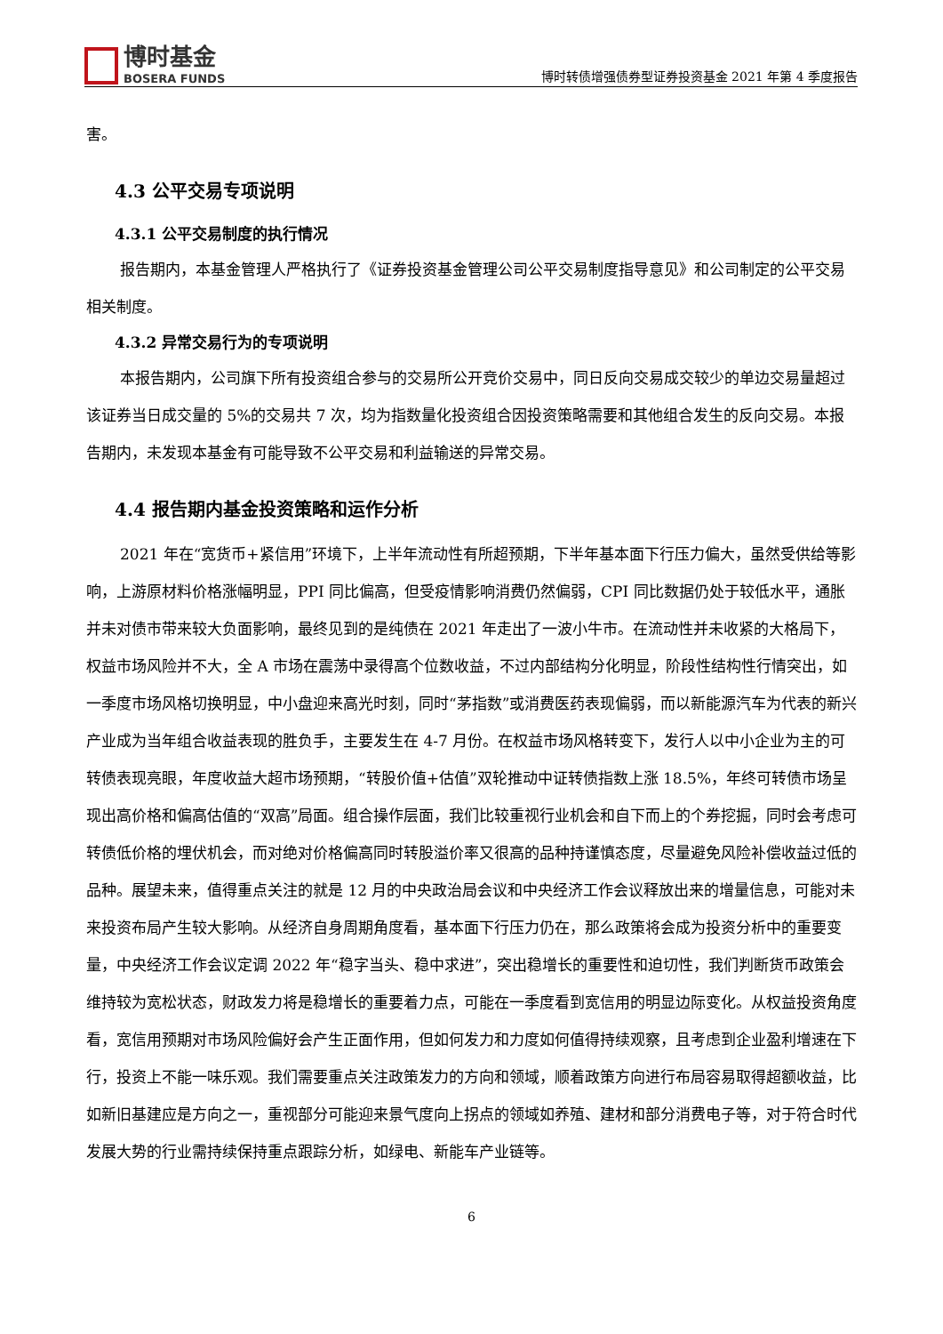博时基金
BOSERA FUNDS
博时转债增强债券型证券投资基金 2021 年第 4 季度报告
害。
4.3 公平交易专项说明
4.3.1 公平交易制度的执行情况
报告期内，本基金管理人严格执行了《证券投资基金管理公司公平交易制度指导意见》和公司制定的公平交易相关制度。
4.3.2 异常交易行为的专项说明
本报告期内，公司旗下所有投资组合参与的交易所公开竞价交易中，同日反向交易成交较少的单边交易量超过该证券当日成交量的 5%的交易共 7 次，均为指数量化投资组合因投资策略需要和其他组合发生的反向交易。本报告期内，未发现本基金有可能导致不公平交易和利益输送的异常交易。
4.4 报告期内基金投资策略和运作分析
2021 年在“宽货币+紧信用”环境下，上半年流动性有所超预期，下半年基本面下行压力偏大，虽然受供给等影响，上游原材料价格涨幅明显，PPI 同比偏高，但受疫情影响消费仍然偏弱，CPI 同比数据仍处于较低水平，通胀并未对债市带来较大负面影响，最终见到的是纯债在 2021 年走出了一波小牛市。在流动性并未收紧的大格局下，权益市场风险并不大，全 A 市场在震荡中录得高个位数收益，不过内部结构分化明显，阶段性结构性行情突出，如一季度市场风格切换明显，中小盘迎来高光时刻，同时“茅指数”或消费医药表现偏弱，而以新能源汽车为代表的新兴产业成为当年组合收益表现的胜负手，主要发生在 4-7 月份。在权益市场风格转变下，发行人以中小企业为主的可转债表现亮眼，年度收益大超市场预期，“转股价值+估值”双轮推动中证转债指数上涨 18.5%，年终可转债市场呈现出高价格和偏高估值的“双高”局面。组合操作层面，我们比较重视行业机会和自下而上的个券挖掘，同时会考虑可转债低价格的埋伏机会，而对绝对价格偏高同时转股溢价率又很高的品种持谨慎态度，尽量避免风险补偿收益过低的品种。展望未来，值得重点关注的就是 12 月的中央政治局会议和中央经济工作会议释放出来的增量信息，可能对未来投资布局产生较大影响。从经济自身周期角度看，基本面下行压力仍在，那么政策将会成为投资分析中的重要变量，中央经济工作会议定调 2022 年“稳字当头、稳中求进”，突出稳增长的重要性和迫切性，我们判断货币政策会维持较为宽松状态，财政发力将是稳增长的重要着力点，可能在一季度看到宽信用的明显边际变化。从权益投资角度看，宽信用预期对市场风险偏好会产生正面作用，但如何发力和力度如何值得持续观察，且考虑到企业盈利增速在下行，投资上不能一味乐观。我们需要重点关注政策发力的方向和领域，顺着政策方向进行布局容易取得超额收益，比如新旧基建应是方向之一，重视部分可能迎来景气度向上拐点的领域如养殖、建材和部分消费电子等，对于符合时代发展大势的行业需持续保持重点跟踪分析，如绿电、新能车产业链等。
6